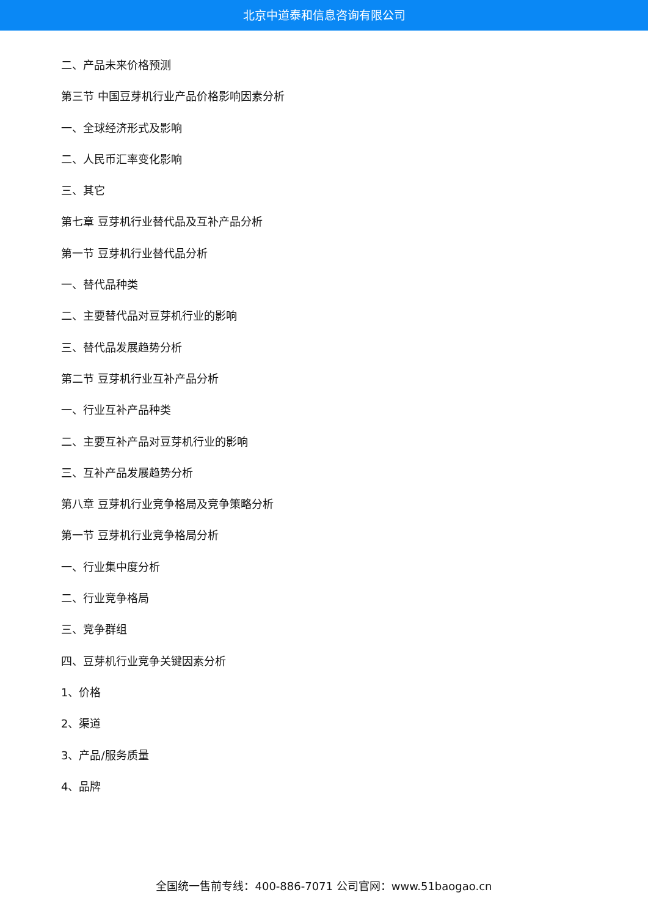北京中道泰和信息咨询有限公司
二、产品未来价格预测
第三节 中国豆芽机行业产品价格影响因素分析
一、全球经济形式及影响
二、人民币汇率变化影响
三、其它
第七章 豆芽机行业替代品及互补产品分析
第一节 豆芽机行业替代品分析
一、替代品种类
二、主要替代品对豆芽机行业的影响
三、替代品发展趋势分析
第二节 豆芽机行业互补产品分析
一、行业互补产品种类
二、主要互补产品对豆芽机行业的影响
三、互补产品发展趋势分析
第八章 豆芽机行业竞争格局及竞争策略分析
第一节 豆芽机行业竞争格局分析
一、行业集中度分析
二、行业竞争格局
三、竞争群组
四、豆芽机行业竞争关键因素分析
1、价格
2、渠道
3、产品/服务质量
4、品牌
全国统一售前专线：400-886-7071 公司官网：www.51baogao.cn